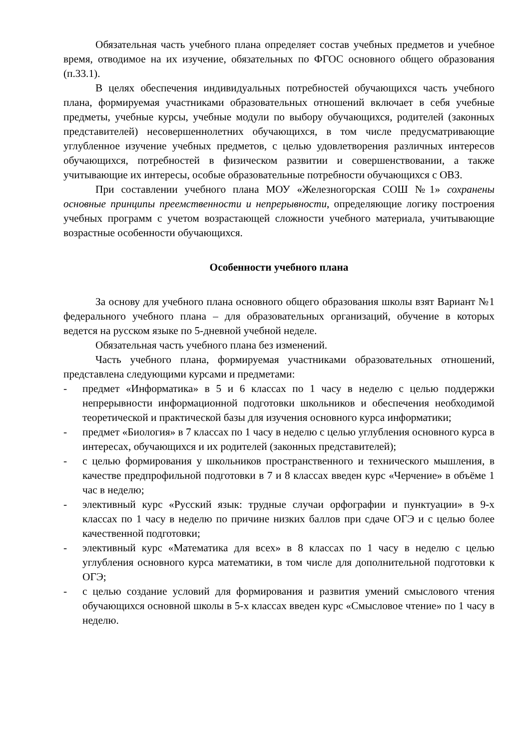Обязательная часть учебного плана определяет состав учебных предметов и учебное время, отводимое на их изучение, обязательных по ФГОС основного общего образования (п.33.1).
В целях обеспечения индивидуальных потребностей обучающихся часть учебного плана, формируемая участниками образовательных отношений включает в себя учебные предметы, учебные курсы, учебные модули по выбору обучающихся, родителей (законных представителей) несовершеннолетних обучающихся, в том числе предусматривающие углубленное изучение учебных предметов, с целью удовлетворения различных интересов обучающихся, потребностей в физическом развитии и совершенствовании, а также учитывающие их интересы, особые образовательные потребности обучающихся с ОВЗ.
При составлении учебного плана МОУ «Железногорская СОШ №1» сохранены основные принципы преемственности и непрерывности, определяющие логику построения учебных программ с учетом возрастающей сложности учебного материала, учитывающие возрастные особенности обучающихся.
Особенности учебного плана
За основу для учебного плана основного общего образования школы взят Вариант №1 федерального учебного плана – для образовательных организаций, обучение в которых ведется на русском языке по 5-дневной учебной неделе.
Обязательная часть учебного плана без изменений.
Часть учебного плана, формируемая участниками образовательных отношений, представлена следующими курсами и предметами:
- предмет «Информатика» в 5 и 6 классах по 1 часу в неделю с целью поддержки непрерывности информационной подготовки школьников и обеспечения необходимой теоретической и практической базы для изучения основного курса информатики;
- предмет «Биология» в 7 классах по 1 часу в неделю с целью углубления основного курса в интересах, обучающихся и их родителей (законных представителей);
- с целью формирования у школьников пространственного и технического мышления, в качестве предпрофильной подготовки в 7 и 8 классах введен курс «Черчение» в объёме 1 час в неделю;
- элективный курс «Русский язык: трудные случаи орфографии и пунктуации» в 9-х классах по 1 часу в неделю по причине низких баллов при сдаче ОГЭ и с целью более качественной подготовки;
- элективный курс «Математика для всех» в 8 классах по 1 часу в неделю с целью углубления основного курса математики, в том числе для дополнительной подготовки к ОГЭ;
- с целью создание условий для формирования и развития умений смыслового чтения обучающихся основной школы в 5-х классах введен курс «Смысловое чтение» по 1 часу в неделю.